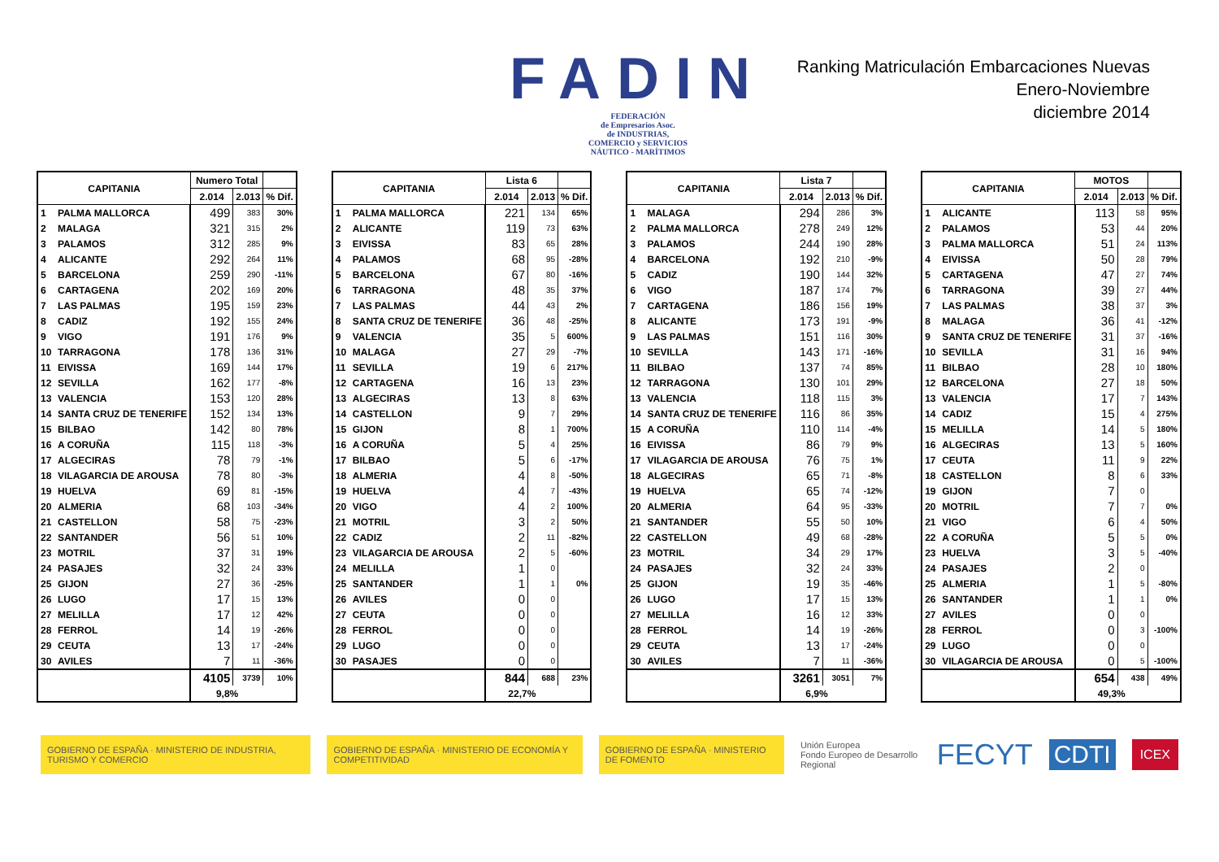FADIN
FEDERACIÓN
de Empresarios Asoc.
de INDUSTRIAS,
COMERCIO y SERVICIOS
NÁUTICO - MARÍTIMOS
Ranking Matriculación Embarcaciones Nuevas
Enero-Noviembre
diciembre 2014
| CAPITANIA | | Numero Total | | |
| --- | --- | --- | --- | --- |
| | | 2.014 | 2.013 | % Dif. |
| 1 | PALMA MALLORCA | 499 | 383 | 30% |
| 2 | MALAGA | 321 | 315 | 2% |
| 3 | PALAMOS | 312 | 285 | 9% |
| 4 | ALICANTE | 292 | 264 | 11% |
| 5 | BARCELONA | 259 | 290 | -11% |
| 6 | CARTAGENA | 202 | 169 | 20% |
| 7 | LAS PALMAS | 195 | 159 | 23% |
| 8 | CADIZ | 192 | 155 | 24% |
| 9 | VIGO | 191 | 176 | 9% |
| 10 | TARRAGONA | 178 | 136 | 31% |
| 11 | EIVISSA | 169 | 144 | 17% |
| 12 | SEVILLA | 162 | 177 | -8% |
| 13 | VALENCIA | 153 | 120 | 28% |
| 14 | SANTA CRUZ DE TENERIFE | 152 | 134 | 13% |
| 15 | BILBAO | 142 | 80 | 78% |
| 16 | A CORUÑA | 115 | 118 | -3% |
| 17 | ALGECIRAS | 78 | 79 | -1% |
| 18 | VILAGARCIA DE AROUSA | 78 | 80 | -3% |
| 19 | HUELVA | 69 | 81 | -15% |
| 20 | ALMERIA | 68 | 103 | -34% |
| 21 | CASTELLON | 58 | 75 | -23% |
| 22 | SANTANDER | 56 | 51 | 10% |
| 23 | MOTRIL | 37 | 31 | 19% |
| 24 | PASAJES | 32 | 24 | 33% |
| 25 | GIJON | 27 | 36 | -25% |
| 26 | LUGO | 17 | 15 | 13% |
| 27 | MELILLA | 17 | 12 | 42% |
| 28 | FERROL | 14 | 19 | -26% |
| 29 | CEUTA | 13 | 17 | -24% |
| 30 | AVILES | 7 | 11 | -36% |
| | | 4105 | 3739 | 10% |
| | | 9,8% | | |
| CAPITANIA | | Lista 6 | | |
| --- | --- | --- | --- | --- |
| | | 2.014 | 2.013 | % Dif. |
| 1 | PALMA MALLORCA | 221 | 134 | 65% |
| 2 | ALICANTE | 119 | 73 | 63% |
| 3 | EIVISSA | 83 | 65 | 28% |
| 4 | PALAMOS | 68 | 95 | -28% |
| 5 | BARCELONA | 67 | 80 | -16% |
| 6 | TARRAGONA | 48 | 35 | 37% |
| 7 | LAS PALMAS | 44 | 43 | 2% |
| 8 | SANTA CRUZ DE TENERIFE | 36 | 48 | -25% |
| 9 | VALENCIA | 35 | 5 | 600% |
| 10 | MALAGA | 27 | 29 | -7% |
| 11 | SEVILLA | 19 | 6 | 217% |
| 12 | CARTAGENA | 16 | 13 | 23% |
| 13 | ALGECIRAS | 13 | 8 | 63% |
| 14 | CASTELLON | 9 | 7 | 29% |
| 15 | GIJON | 8 | 1 | 700% |
| 16 | A CORUÑA | 5 | 4 | 25% |
| 17 | BILBAO | 5 | 6 | -17% |
| 18 | ALMERIA | 4 | 8 | -50% |
| 19 | HUELVA | 4 | 7 | -43% |
| 20 | VIGO | 4 | 2 | 100% |
| 21 | MOTRIL | 3 | 2 | 50% |
| 22 | CADIZ | 2 | 11 | -82% |
| 23 | VILAGARCIA DE AROUSA | 2 | 5 | -60% |
| 24 | MELILLA | 1 | 0 | |
| 25 | SANTANDER | 1 | 1 | 0% |
| 26 | AVILES | 0 | 0 | |
| 27 | CEUTA | 0 | 0 | |
| 28 | FERROL | 0 | 0 | |
| 29 | LUGO | 0 | 0 | |
| 30 | PASAJES | 0 | 0 | |
| | | 844 | 688 | 23% |
| | | 22,7% | | |
| CAPITANIA | | Lista 7 | | |
| --- | --- | --- | --- | --- |
| | | 2.014 | 2.013 | % Dif. |
| 1 | MALAGA | 294 | 286 | 3% |
| 2 | PALMA MALLORCA | 278 | 249 | 12% |
| 3 | PALAMOS | 244 | 190 | 28% |
| 4 | BARCELONA | 192 | 210 | -9% |
| 5 | CADIZ | 190 | 144 | 32% |
| 6 | VIGO | 187 | 174 | 7% |
| 7 | CARTAGENA | 186 | 156 | 19% |
| 8 | ALICANTE | 173 | 191 | -9% |
| 9 | LAS PALMAS | 151 | 116 | 30% |
| 10 | SEVILLA | 143 | 171 | -16% |
| 11 | BILBAO | 137 | 74 | 85% |
| 12 | TARRAGONA | 130 | 101 | 29% |
| 13 | VALENCIA | 118 | 115 | 3% |
| 14 | SANTA CRUZ DE TENERIFE | 116 | 86 | 35% |
| 15 | A CORUÑA | 110 | 114 | -4% |
| 16 | EIVISSA | 86 | 79 | 9% |
| 17 | VILAGARCIA DE AROUSA | 76 | 75 | 1% |
| 18 | ALGECIRAS | 65 | 71 | -8% |
| 19 | HUELVA | 65 | 74 | -12% |
| 20 | ALMERIA | 64 | 95 | -33% |
| 21 | SANTANDER | 55 | 50 | 10% |
| 22 | CASTELLON | 49 | 68 | -28% |
| 23 | MOTRIL | 34 | 29 | 17% |
| 24 | PASAJES | 32 | 24 | 33% |
| 25 | GIJON | 19 | 35 | -46% |
| 26 | LUGO | 17 | 15 | 13% |
| 27 | MELILLA | 16 | 12 | 33% |
| 28 | FERROL | 14 | 19 | -26% |
| 29 | CEUTA | 13 | 17 | -24% |
| 30 | AVILES | 7 | 11 | -36% |
| | | 3261 | 3051 | 7% |
| | | 6,9% | | |
| CAPITANIA | | MOTOS | | |
| --- | --- | --- | --- | --- |
| | | 2.014 | 2.013 | % Dif. |
| 1 | ALICANTE | 113 | 58 | 95% |
| 2 | PALAMOS | 53 | 44 | 20% |
| 3 | PALMA MALLORCA | 51 | 24 | 113% |
| 4 | EIVISSA | 50 | 28 | 79% |
| 5 | CARTAGENA | 47 | 27 | 74% |
| 6 | TARRAGONA | 39 | 27 | 44% |
| 7 | LAS PALMAS | 38 | 37 | 3% |
| 8 | MALAGA | 36 | 41 | -12% |
| 9 | SANTA CRUZ DE TENERIFE | 31 | 37 | -16% |
| 10 | SEVILLA | 31 | 16 | 94% |
| 11 | BILBAO | 28 | 10 | 180% |
| 12 | BARCELONA | 27 | 18 | 50% |
| 13 | VALENCIA | 17 | 7 | 143% |
| 14 | CADIZ | 15 | 4 | 275% |
| 15 | MELILLA | 14 | 5 | 180% |
| 16 | ALGECIRAS | 13 | 5 | 160% |
| 17 | CEUTA | 11 | 9 | 22% |
| 18 | CASTELLON | 8 | 6 | 33% |
| 19 | GIJON | 7 | 0 | |
| 20 | MOTRIL | 7 | 7 | 0% |
| 21 | VIGO | 6 | 4 | 50% |
| 22 | A CORUÑA | 5 | 5 | 0% |
| 23 | HUELVA | 3 | 5 | -40% |
| 24 | PASAJES | 2 | 0 | |
| 25 | ALMERIA | 1 | 5 | -80% |
| 26 | SANTANDER | 1 | 1 | 0% |
| 27 | AVILES | 0 | 0 | |
| 28 | FERROL | 0 | 3 | -100% |
| 29 | LUGO | 0 | 0 | |
| 30 | VILAGARCIA DE AROUSA | 0 | 5 | -100% |
| | | 654 | 438 | 49% |
| | | 49,3% | | |
GOBIERNO DE ESPAÑA · MINISTERIO DE INDUSTRIA, TURISMO Y COMERCIO
GOBIERNO DE ESPAÑA · MINISTERIO DE ECONOMÍA Y COMPETITIVIDAD
GOBIERNO DE ESPAÑA · MINISTERIO DE FOMENTO
Unión Europea
Fondo Europeo de Desarrollo Regional FECYT CDTI ICEX